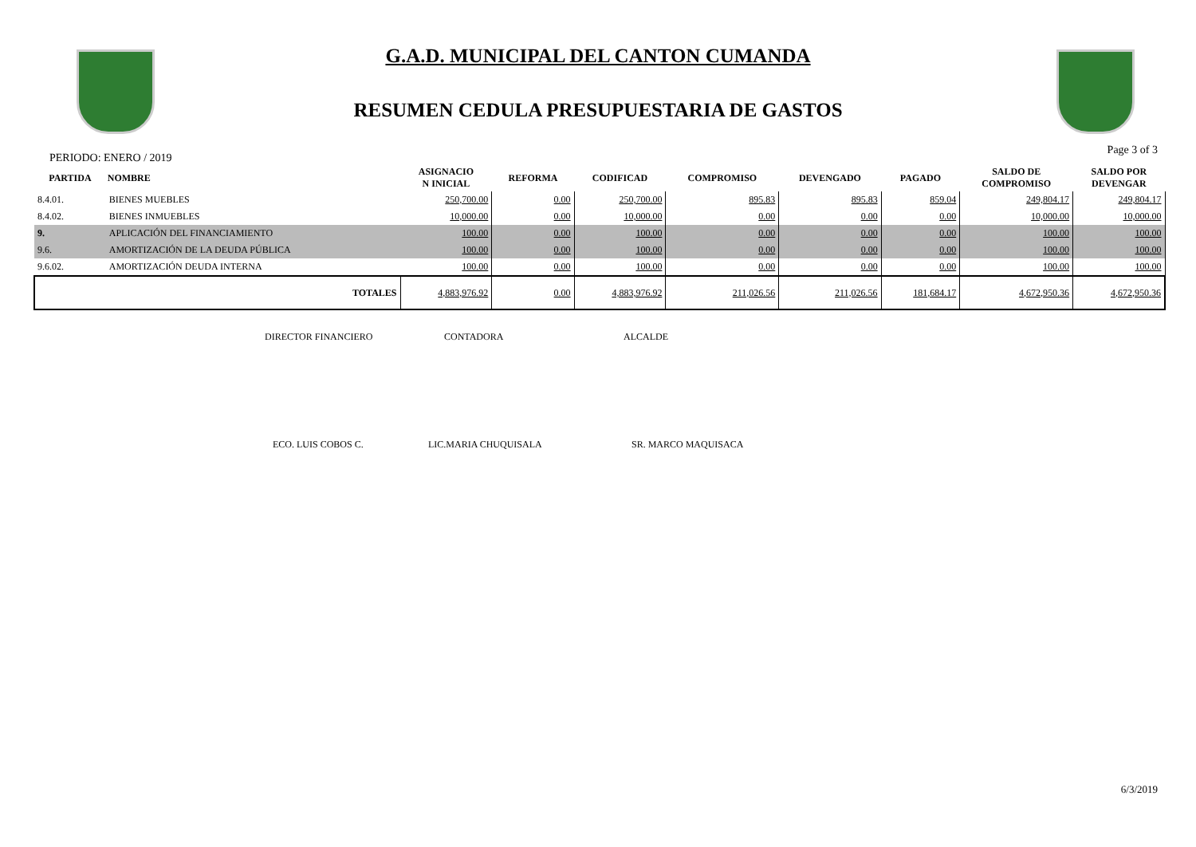G.A.D. MUNICIPAL DEL CANTON CUMANDA
RESUMEN CEDULA PRESUPUESTARIA DE GASTOS
PERIODO: ENERO / 2019 Page 3 of 3
| PARTIDA | NOMBRE | ASIGNACIO N INICIAL | REFORMA | CODIFICAD | COMPROMISO | DEVENGADO | PAGADO | SALDO DE COMPROMISO | SALDO POR DEVENGAR |
| --- | --- | --- | --- | --- | --- | --- | --- | --- | --- |
| 8.4.01. | BIENES MUEBLES | 250,700.00 | 0.00 | 250,700.00 | 895.83 | 895.83 | 859.04 | 249,804.17 | 249,804.17 |
| 8.4.02. | BIENES INMUEBLES | 10,000.00 | 0.00 | 10,000.00 | 0.00 | 0.00 | 0.00 | 10,000.00 | 10,000.00 |
| 9. | APLICACIÓN DEL FINANCIAMIENTO | 100.00 | 0.00 | 100.00 | 0.00 | 0.00 | 0.00 | 100.00 | 100.00 |
| 9.6. | AMORTIZACIÓN DE LA DEUDA PÚBLICA | 100.00 | 0.00 | 100.00 | 0.00 | 0.00 | 0.00 | 100.00 | 100.00 |
| 9.6.02. | AMORTIZACIÓN DEUDA INTERNA | 100.00 | 0.00 | 100.00 | 0.00 | 0.00 | 0.00 | 100.00 | 100.00 |
| | TOTALES | 4,883,976.92 | 0.00 | 4,883,976.92 | 211,026.56 | 211,026.56 | 181,684.17 | 4,672,950.36 | 4,672,950.36 |
DIRECTOR FINANCIERO CONTADORA ALCALDE
ECO. LUIS COBOS C. LIC.MARIA CHUQUISALA SR. MARCO MAQUISACA
6/3/2019